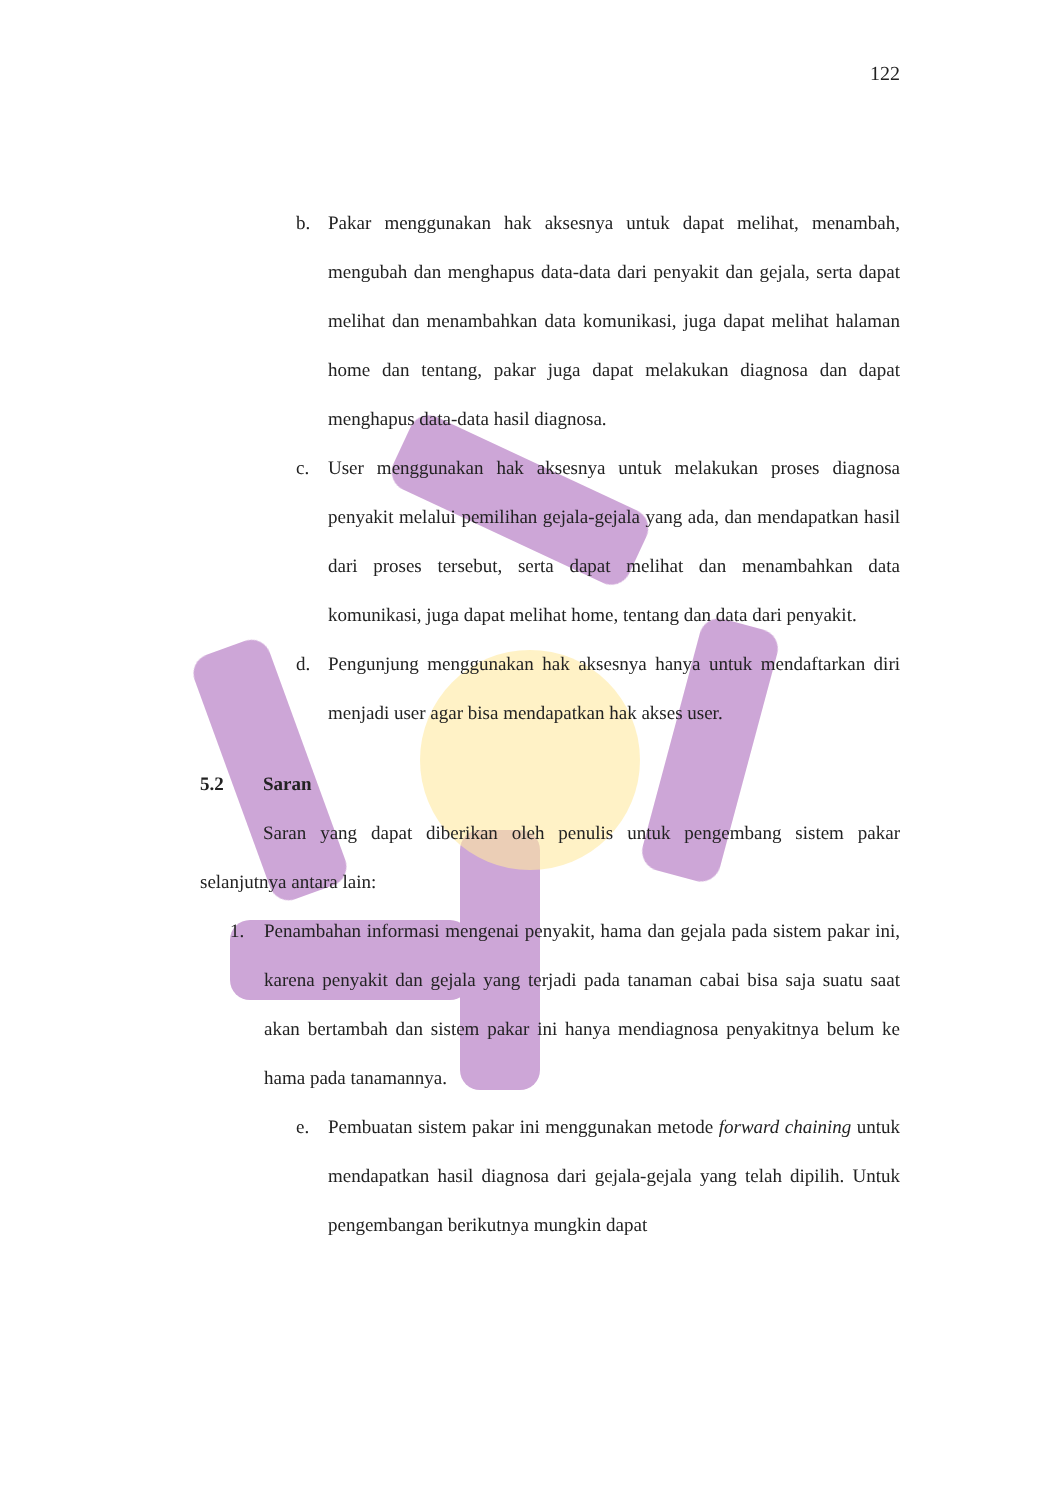122
b. Pakar menggunakan hak aksesnya untuk dapat melihat, menambah, mengubah dan menghapus data-data dari penyakit dan gejala, serta dapat melihat dan menambahkan data komunikasi, juga dapat melihat halaman home dan tentang, pakar juga dapat melakukan diagnosa dan dapat menghapus data-data hasil diagnosa.
c. User menggunakan hak aksesnya untuk melakukan proses diagnosa penyakit melalui pemilihan gejala-gejala yang ada, dan mendapatkan hasil dari proses tersebut, serta dapat melihat dan menambahkan data komunikasi, juga dapat melihat home, tentang dan data dari penyakit.
d. Pengunjung menggunakan hak aksesnya hanya untuk mendaftarkan diri menjadi user agar bisa mendapatkan hak akses user.
5.2 Saran
Saran yang dapat diberikan oleh penulis untuk pengembang sistem pakar selanjutnya antara lain:
1. Penambahan informasi mengenai penyakit, hama dan gejala pada sistem pakar ini, karena penyakit dan gejala yang terjadi pada tanaman cabai bisa saja suatu saat akan bertambah dan sistem pakar ini hanya mendiagnosa penyakitnya belum ke hama pada tanamannya.
e. Pembuatan sistem pakar ini menggunakan metode forward chaining untuk mendapatkan hasil diagnosa dari gejala-gejala yang telah dipilih. Untuk pengembangan berikutnya mungkin dapat